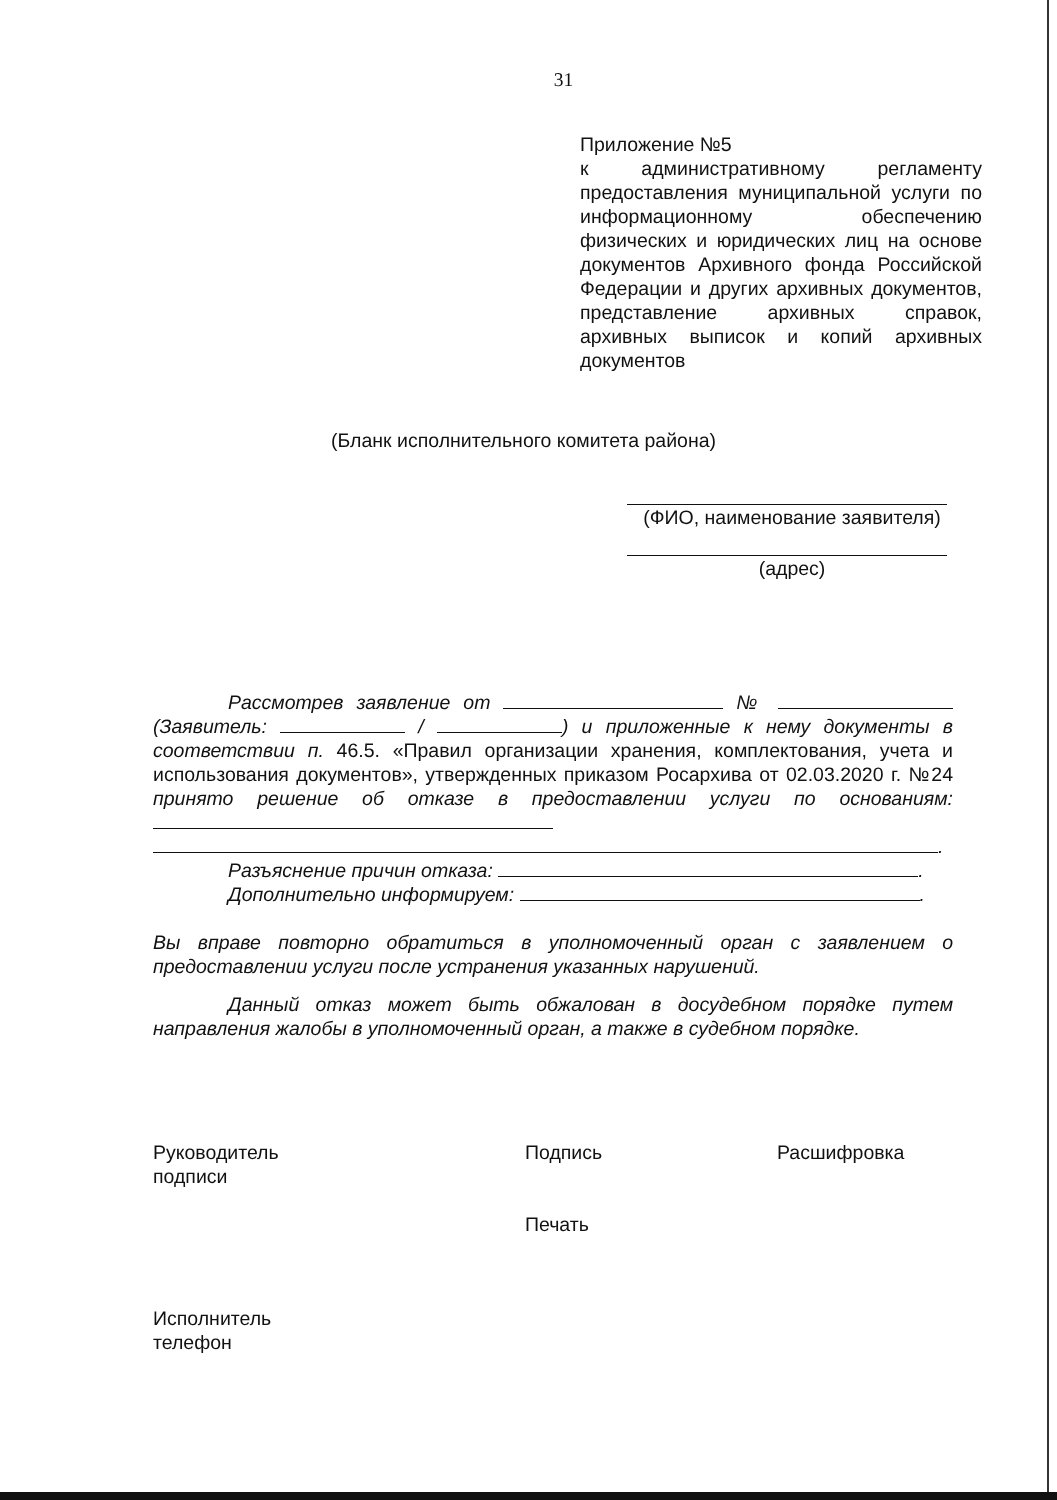31
Приложение №5
к административному регламенту предоставления муниципальной услуги по информационному обеспечению физических и юридических лиц на основе документов Архивного фонда Российской Федерации и других архивных документов, представление архивных справок, архивных выписок и копий архивных документов
(Бланк исполнительного комитета района)
(ФИО, наименование заявителя)
(адрес)
Рассмотрев заявление от № (Заявитель: / ) и приложенные к нему документы в соответствии п. 46.5. «Правил организации хранения, комплектования, учета и использования документов», утвержденных приказом Росархива от 02.03.2020 г. №24 принято решение об отказе в предоставлении услуги по основаниям:
.
Разъяснение причин отказа: .
Дополнительно информируем: .
Вы вправе повторно обратиться в уполномоченный орган с заявлением о предоставлении услуги после устранения указанных нарушений.
Данный отказ может быть обжалован в досудебном порядке путем направления жалобы в уполномоченный орган, а также в судебном порядке.
Руководитель
подписи
Подпись
Печать
Расшифровка
Исполнитель
телефон